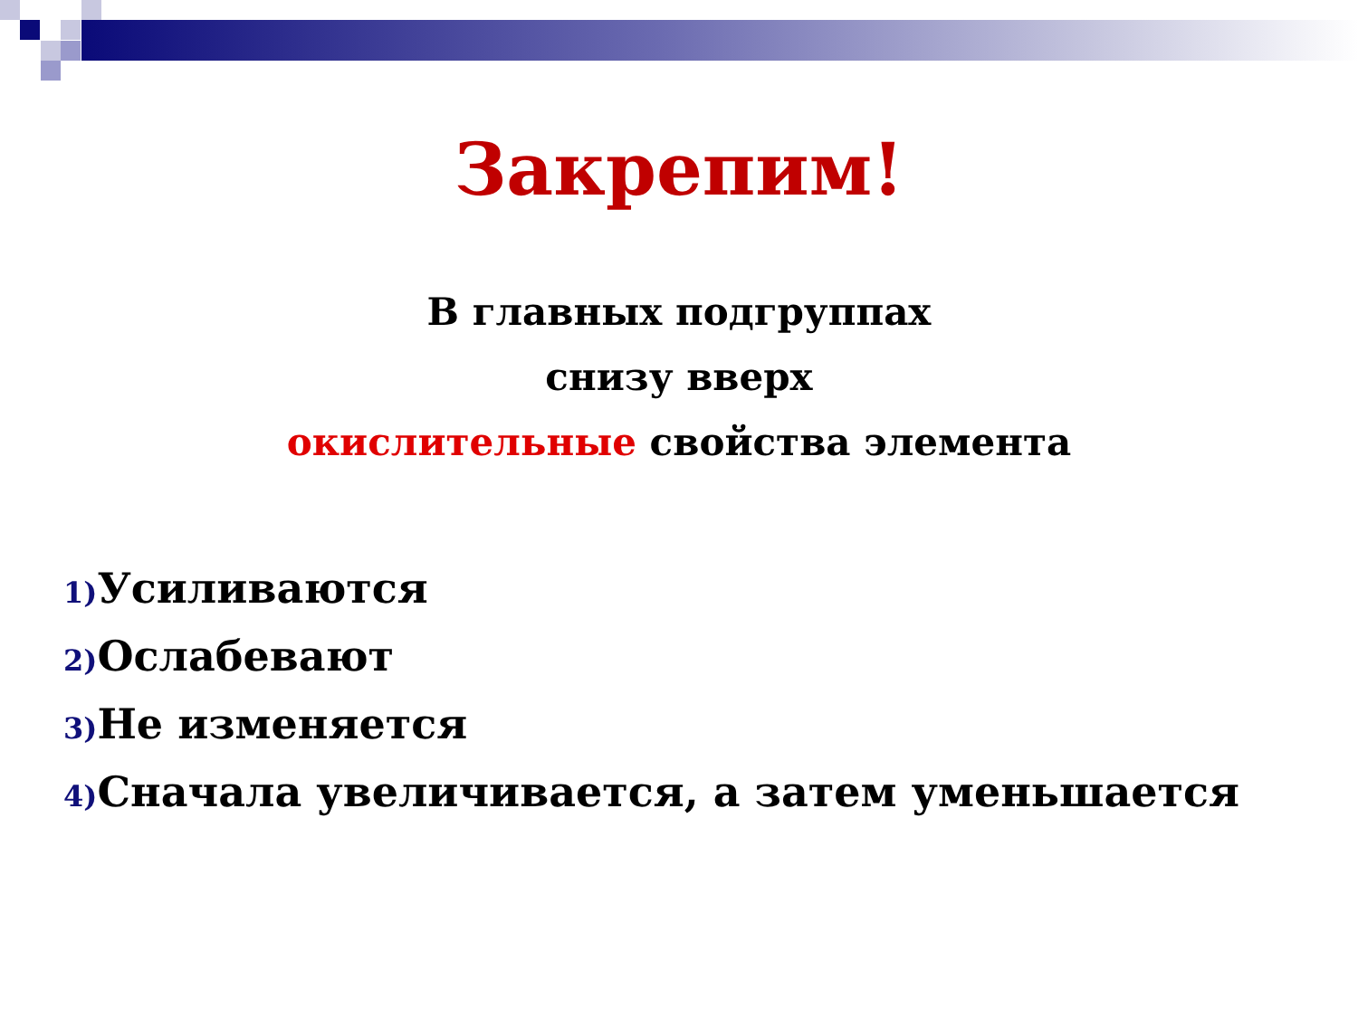Закрепим!
В главных подгруппах
снизу вверх
окислительные свойства элемента
1) Усиливаются
2) Ослабевают
3) Не изменяется
4) Сначала увеличивается, а затем уменьшается